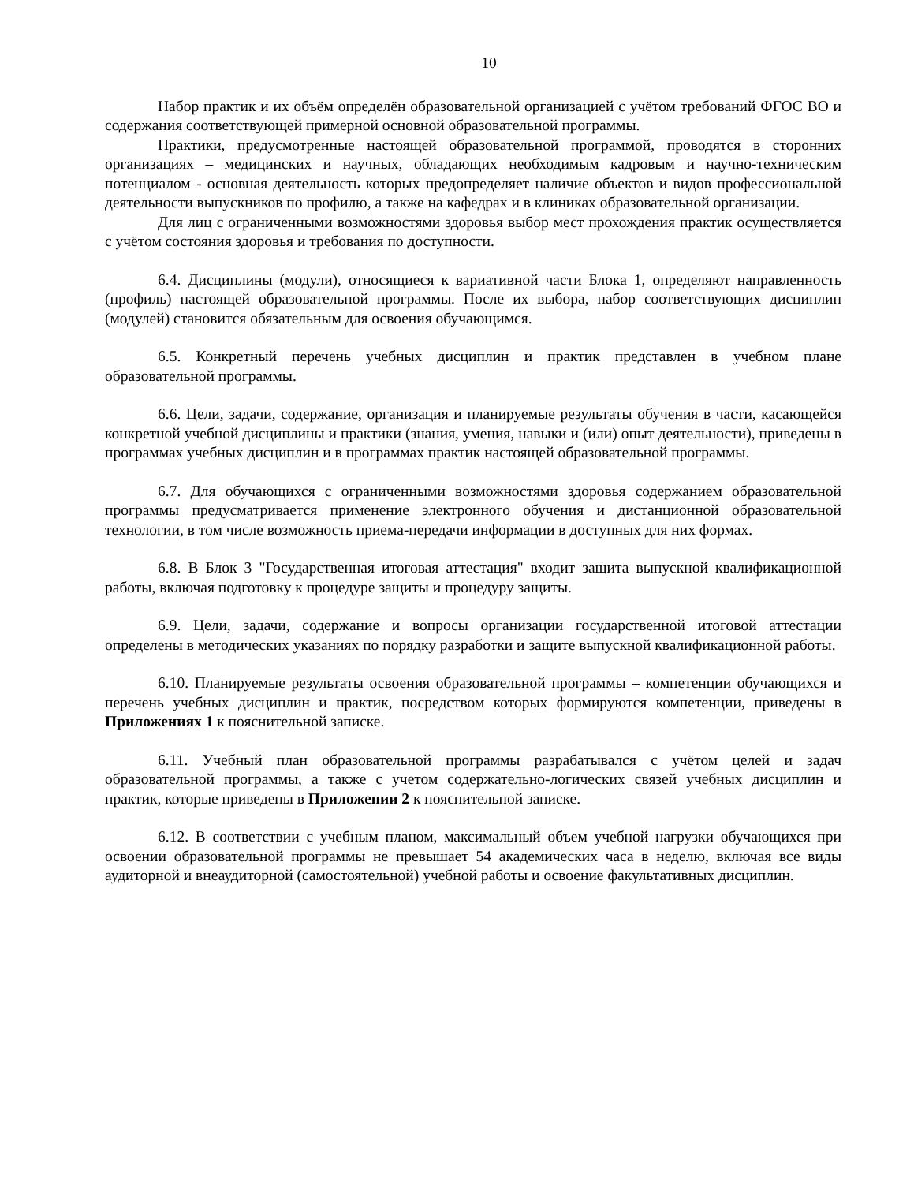10
Набор практик и их объём определён образовательной организацией с учётом требований ФГОС ВО и содержания соответствующей примерной основной образовательной программы.
Практики, предусмотренные настоящей образовательной программой, проводятся в сторонних организациях – медицинских и научных, обладающих необходимым кадровым и научно-техническим потенциалом - основная деятельность которых предопределяет наличие объектов и видов профессиональной деятельности выпускников по профилю, а также на кафедрах и в клиниках образовательной организации.
Для лиц с ограниченными возможностями здоровья выбор мест прохождения практик осуществляется с учётом состояния здоровья и требования по доступности.
6.4. Дисциплины (модули), относящиеся к вариативной части Блока 1, определяют направленность (профиль) настоящей образовательной программы. После их выбора, набор соответствующих дисциплин (модулей) становится обязательным для освоения обучающимся.
6.5. Конкретный перечень учебных дисциплин и практик представлен в учебном плане образовательной программы.
6.6. Цели, задачи, содержание, организация и планируемые результаты обучения в части, касающейся конкретной учебной дисциплины и практики (знания, умения, навыки и (или) опыт деятельности), приведены в программах учебных дисциплин и в программах практик настоящей образовательной программы.
6.7. Для обучающихся с ограниченными возможностями здоровья содержанием образовательной программы предусматривается применение электронного обучения и дистанционной образовательной технологии, в том числе возможность приема-передачи информации в доступных для них формах.
6.8. В Блок 3 "Государственная итоговая аттестация" входит защита выпускной квалификационной работы, включая подготовку к процедуре защиты и процедуру защиты.
6.9. Цели, задачи, содержание и вопросы организации государственной итоговой аттестации определены в методических указаниях по порядку разработки и защите выпускной квалификационной работы.
6.10. Планируемые результаты освоения образовательной программы – компетенции обучающихся и перечень учебных дисциплин и практик, посредством которых формируются компетенции, приведены в Приложениях 1 к пояснительной записке.
6.11. Учебный план образовательной программы разрабатывался с учётом целей и задач образовательной программы, а также с учетом содержательно-логических связей учебных дисциплин и практик, которые приведены в Приложении 2 к пояснительной записке.
6.12. В соответствии с учебным планом, максимальный объем учебной нагрузки обучающихся при освоении образовательной программы не превышает 54 академических часа в неделю, включая все виды аудиторной и внеаудиторной (самостоятельной) учебной работы и освоение факультативных дисциплин.